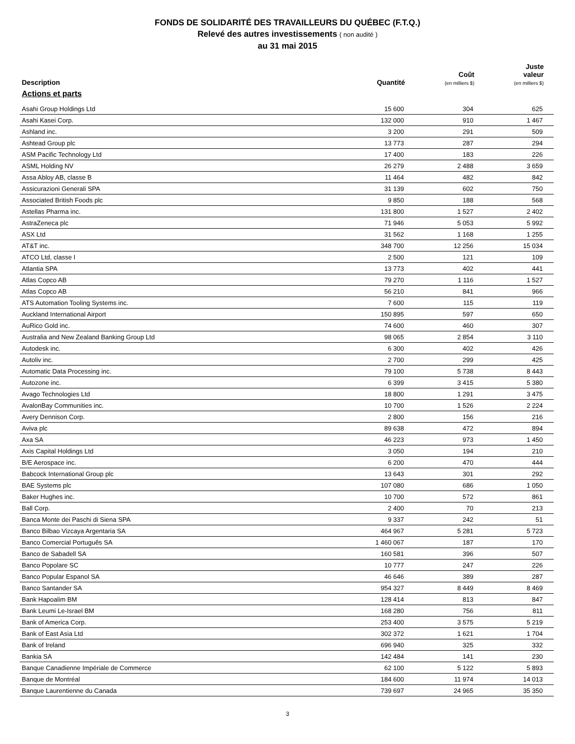FONDS DE SOLIDARITÉ DES TRAVAILLEURS DU QUÉBEC (F.T.Q.)
Relevé des autres investissements ( non audité )
au 31 mai 2015
| Description | Quantité | Coût (en milliers $) | Juste valeur (en milliers $) |
| --- | --- | --- | --- |
| Actions et parts | | | |
| Asahi Group Holdings Ltd | 15 600 | 304 | 625 |
| Asahi Kasei Corp. | 132 000 | 910 | 1 467 |
| Ashland inc. | 3 200 | 291 | 509 |
| Ashtead Group plc | 13 773 | 287 | 294 |
| ASM Pacific Technology Ltd | 17 400 | 183 | 226 |
| ASML Holding NV | 26 279 | 2 488 | 3 659 |
| Assa Abloy AB, classe B | 11 464 | 482 | 842 |
| Assicurazioni Generali SPA | 31 139 | 602 | 750 |
| Associated British Foods plc | 9 850 | 188 | 568 |
| Astellas Pharma inc. | 131 800 | 1 527 | 2 402 |
| AstraZeneca plc | 71 946 | 5 053 | 5 992 |
| ASX Ltd | 31 562 | 1 168 | 1 255 |
| AT&T inc. | 348 700 | 12 256 | 15 034 |
| ATCO Ltd, classe I | 2 500 | 121 | 109 |
| Atlantia SPA | 13 773 | 402 | 441 |
| Atlas Copco AB | 79 270 | 1 116 | 1 527 |
| Atlas Copco AB | 56 210 | 841 | 966 |
| ATS Automation Tooling Systems inc. | 7 600 | 115 | 119 |
| Auckland International Airport | 150 895 | 597 | 650 |
| AuRico Gold inc. | 74 600 | 460 | 307 |
| Australia and New Zealand Banking Group Ltd | 98 065 | 2 854 | 3 110 |
| Autodesk inc. | 6 300 | 402 | 426 |
| Autoliv inc. | 2 700 | 299 | 425 |
| Automatic Data Processing inc. | 79 100 | 5 738 | 8 443 |
| Autozone inc. | 6 399 | 3 415 | 5 380 |
| Avago Technologies Ltd | 18 800 | 1 291 | 3 475 |
| AvalonBay Communities inc. | 10 700 | 1 526 | 2 224 |
| Avery Dennison Corp. | 2 800 | 156 | 216 |
| Aviva plc | 89 638 | 472 | 894 |
| Axa SA | 46 223 | 973 | 1 450 |
| Axis Capital Holdings Ltd | 3 050 | 194 | 210 |
| B/E Aerospace inc. | 6 200 | 470 | 444 |
| Babcock International Group plc | 13 643 | 301 | 292 |
| BAE Systems plc | 107 080 | 686 | 1 050 |
| Baker Hughes inc. | 10 700 | 572 | 861 |
| Ball Corp. | 2 400 | 70 | 213 |
| Banca Monte dei Paschi di Siena SPA | 9 337 | 242 | 51 |
| Banco Bilbao Vizcaya Argentaria SA | 464 967 | 5 281 | 5 723 |
| Banco Comercial Português SA | 1 460 067 | 187 | 170 |
| Banco de Sabadell SA | 160 581 | 396 | 507 |
| Banco Popolare SC | 10 777 | 247 | 226 |
| Banco Popular Espanol SA | 46 646 | 389 | 287 |
| Banco Santander SA | 954 327 | 8 449 | 8 469 |
| Bank Hapoalim BM | 128 414 | 813 | 847 |
| Bank Leumi Le-Israel BM | 168 280 | 756 | 811 |
| Bank of America Corp. | 253 400 | 3 575 | 5 219 |
| Bank of East Asia Ltd | 302 372 | 1 621 | 1 704 |
| Bank of Ireland | 696 940 | 325 | 332 |
| Bankia SA | 142 484 | 141 | 230 |
| Banque Canadienne Impériale de Commerce | 62 100 | 5 122 | 5 893 |
| Banque de Montréal | 184 600 | 11 974 | 14 013 |
| Banque Laurentienne du Canada | 739 697 | 24 965 | 35 350 |
3